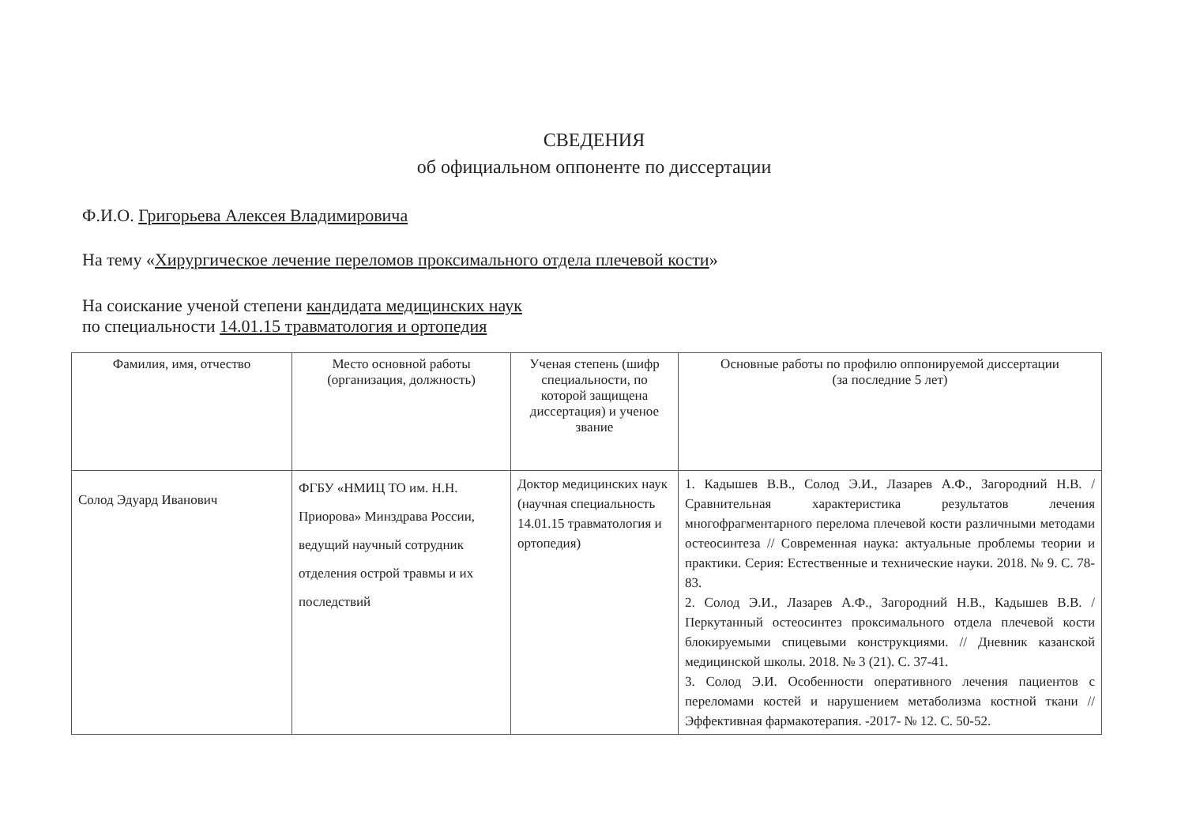СВЕДЕНИЯ
об официальном оппоненте по диссертации
Ф.И.О. Григорьева Алексея Владимировича
На тему «Хирургическое лечение переломов проксимального отдела плечевой кости»
На соискание ученой степени кандидата медицинских наук
по специальности 14.01.15 травматология и ортопедия
| Фамилия, имя, отчество | Место основной работы (организация, должность) | Ученая степень (шифр специальности, по которой защищена диссертация) и ученое звание | Основные работы по профилю оппонируемой диссертации (за последние 5 лет) |
| --- | --- | --- | --- |
| Солод Эдуард Иванович | ФГБУ «НМИЦ ТО им. Н.Н. Приорова» Минздрава России, ведущий научный сотрудник отделения острой травмы и их последствий | Доктор медицинских наук (научная специальность 14.01.15 травматология и ортопедия) | 1. Кадышев В.В., Солод Э.И., Лазарев А.Ф., Загородний Н.В. / Сравнительная характеристика результатов лечения многофрагментарного перелома плечевой кости различными методами остеосинтеза // Современная наука: актуальные проблемы теории и практики. Серия: Естественные и технические науки. 2018. № 9. С. 78-83. 2. Солод Э.И., Лазарев А.Ф., Загородний Н.В., Кадышев В.В. / Перкутанный остеосинтез проксимального отдела плечевой кости блокируемыми спицевыми конструкциями. // Дневник казанской медицинской школы. 2018. № 3 (21). С. 37-41. 3. Солод Э.И. Особенности оперативного лечения пациентов с переломами костей и нарушением метаболизма костной ткани // Эффективная фармакотерапия. -2017- № 12. С. 50-52. |